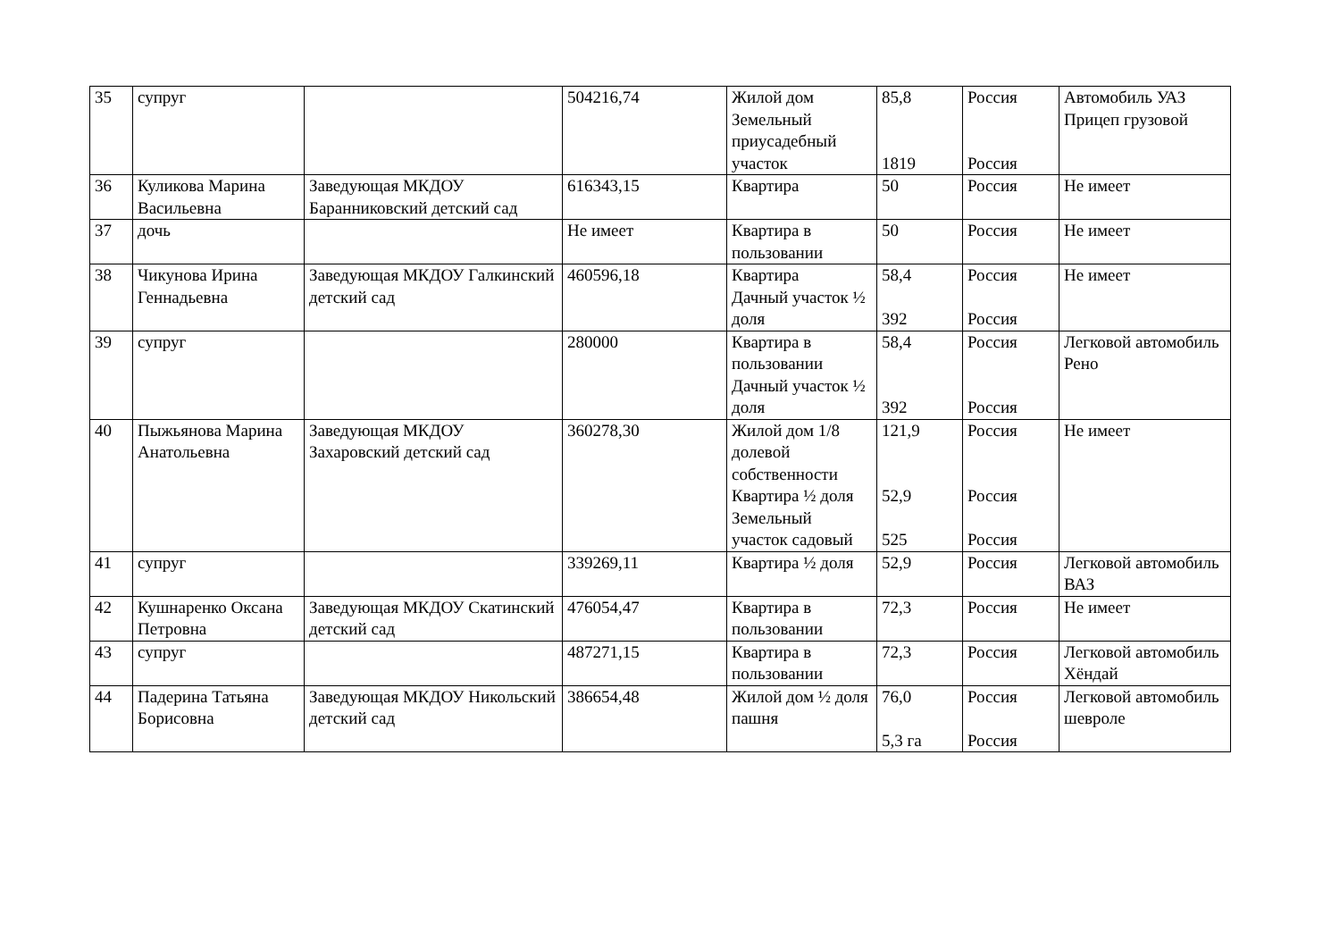| 35 | супруг | | 504216,74 | Жилой дом Земельный приусадебный участок | 85,8 1819 | Россия Россия | Автомобиль УАЗ Прицеп грузовой |
| 36 | Куликова Марина Васильевна | Заведующая МКДОУ Баранниковский детский сад | 616343,15 | Квартира | 50 | Россия | Не имеет |
| 37 | дочь | | Не имеет | Квартира в пользовании | 50 | Россия | Не имеет |
| 38 | Чикунова Ирина Геннадьевна | Заведующая МКДОУ Галкинский детский сад | 460596,18 | Квартира Дачный участок ½ доля | 58,4 392 | Россия Россия | Не имеет |
| 39 | супруг | | 280000 | Квартира в пользовании Дачный участок ½ доля | 58,4 392 | Россия Россия | Легковой автомобиль Рено |
| 40 | Пыжьянова Марина Анатольевна | Заведующая МКДОУ Захаровский детский сад | 360278,30 | Жилой дом 1/8 долевой собственности Квартира ½ доля Земельный участок садовый | 121,9 52,9 525 | Россия Россия Россия | Не имеет |
| 41 | супруг | | 339269,11 | Квартира ½ доля | 52,9 | Россия | Легковой автомобиль ВАЗ |
| 42 | Кушнаренко Оксана Петровна | Заведующая МКДОУ Скатинский детский сад | 476054,47 | Квартира в пользовании | 72,3 | Россия | Не имеет |
| 43 | супруг | | 487271,15 | Квартира в пользовании | 72,3 | Россия | Легковой автомобиль Хёндай |
| 44 | Падерина Татьяна Борисовна | Заведующая МКДОУ Никольский детский сад | 386654,48 | Жилой дом ½ доля пашня | 76,0 5,3 га | Россия Россия | Легковой автомобиль шевроле |